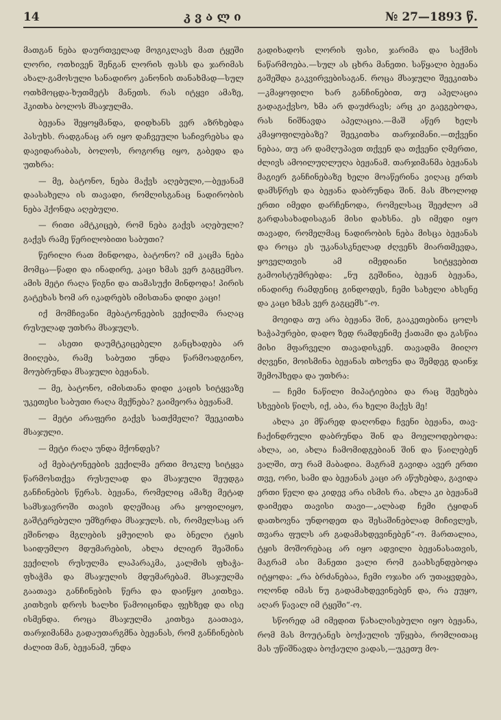14 კ ვ ა ლ ი № 27—1893 წ.
მათგან ნება დაურთველად მოგიკლავს მათ ტყეში ლორი, ოთხივენ შენგან ლორის ფასს და ჯარიმას ახალ-გამოსული სანადირო კანონის თანახმად—სულ ოთხმოცდა-ხუთმეტს მანეთს. რას იტყვი ამაზე, ჰკითხა ბოლოს მსაჯულმა.
ბეჟანა შეყოყმანდა, დიდხანს ვერ აზრხებდა პასუხს. რადგანაც არ იყო დაჩვეული საჩივრებსა და დავიდარაბას, ბოლოს, როგორც იყო, გაბედა და უთხრა:
— მე, ბატონო, ნება მაქვს აღებული,—ბეჟანამ დაასახელა ის თავადი, რომლისგანაც ნადირობის ნება ჰქონდა აღებული.
— რითი ამტკიცებ, რომ ნება გაქვს აღებული? გაქვს რამე წერილობითი საბუთი?
წერილი რათ მინდოდა, ბატონო? იმ კაცმა ნება მომცა—წადი და ინადირე, კაცი ხმას ვერ გაგცემსო. ამის მეტი რაღა წიგნი და თამასუქი მინდოდა! პირის გატეხას ხომ არ იკადრებს იმისთანა დიდი კაცი!
იქ მომჩივანი მებატონეების ვექილმა რაღაც რუსულად უთხრა მსაჯულს.
— ასეთი დაუმტკიცებელი განცხადება არ მიიღება, რამე საბუთი უნდა წარმოადგინო, მოუბრუნდა მსაჯული ბეჟანას.
— მე, ბატონო, იმისთანა დიდი კაცის სიტყვაზე უკეთესი საბუთი რაღა მექნება? გაიმეორა ბეჟანამ.
— მეტი არაფერი გაქვს სათქმელი? შეეკითხა მსაჯული.
— მეტი რაღა უნდა მქონდეს?
აქ მებატონეების ვექილმა ერთი მოკლე სიტყვა წარმოსთქვა რუსულად და მსაჯული შეუდგა განჩინების წერას. ბეჟანა, რომელიც ამაზე მეტად სამსჯავროში თავის დღეშიაც არა ყოფილიყო, გაშტერებული უმზერდა მსაჯულს. ის, რომელსაც არ ეშინოდა მგლების ყმუილის და ბნელი ტყის საიდუმლო მდუმარების, ახლა ძლიერ შეაშინა ვექილის რუსულმა ლაპარაკმა, კალმის ფხაჭა-ფხაჭმა და მსაჯულის მდუმარებამ. მსაჯულმა გაათავა განჩინების წერა და დაიწყო კითხვა. კითხვის დროს ხალხი წამოიცინდა ფეხზედ და ისე ისმენდა. როცა მსაჯულმა კითხვა გაათავა, თარჯიმანმა გადაუთარგმნა ბეჟანას, რომ განჩინების ძალით მან, ბეჟანამ, უნდა
გადიხადოს ლორის ფასი, ჯარიმა და საქმის ნაწარმოება.—სულ ას ცხრა მანეთი. საწყალი ბეჟანა გაშეშდა გაკვირვებისაგან. როცა მსაჯული შეეკითხა—კმაყოფილი ხარ განჩინებით, თუ აპელაცია გადაგაქვსო, ხმა არ დაუძრავს; არც კი გაეგებოდა, რას ნიშნავდა აპელაცია.—მაშ აწერ ხელს კმაყოფილებაზე? შეეკითხა თარჯიმანი.—თქვენი ნებაა, თუ არ დამღუპავთ თქვენ და თქვენი ღმერთი, ძლივს ამოილუღლუღა ბეჟანამ. თარჯიმანმა ბეჟანას მაგიერ განჩინებაზე ხელი მოაწერინა ვიღაც ერთს დამსწრეს და ბეჟანა დაბრუნდა შინ. მას მხოლოდ ერთი იმედი დარჩენოდა, რომელსაც შეეძლო ამ გარდასახადისაგან მისი დახსნა. ეს იმედი იყო თავადი, რომელმაც ნადირობის ნება მისცა ბეჟანას და როცა ეს უკანასკნელად ძღვენს მიართმევდა, ყოველთვის ამ იმედიანი სიტყვებით გამოისტუმრებდა: „ნუ გეშინია, ბეჟან ბეჟანა, ინადირე რამდენიც გინდოდეს, ჩემი სახელი ახსენე და კაცი ხმას ვერ გაგცემს“-ო.
მოეიდა თუ არა ბეჟანა შინ, გააკეთებინა ცოლს ხაჭაპურები, დადო ზედ რამდენიმე ქათამი და გასწია მისი მფარველი თავადისკენ. თავადმა მიიღო ძღვენი, მოისმინა ბეჟანას თხოვნა და შემდეგ დაინჯ შემოჰხედა და უთხრა:
— ჩემი ნაწილი მიპატიებია და რაც შეეხება სხვების წილს, იქ, აბა, რა ხელი მაქვს მე!
ახლა კი მწარედ დაღონდა ჩვენი ბეჟანა, თავ-ჩაქინდრული დაბრუნდა შინ და მოელოდებოდა: ახლა, აი, ახლა ჩამომიდგებიან შინ და წაილებენ ვალში, თუ რამ მაბადია. მაგრამ გავიდა ავერ ერთი თვე, ორი, სამი და ბეჟანას კაცი არ აწუხებდა, გავიდა ერთი წელი და კიდევ არა ისმის რა. ახლა კი ბეჟანამ დაიმედა თავისი თავი—„ალბად ჩემი ტყიდან დათხოვნა უნდოდეთ და შესაშინებლად მიჩივლეს, თვარა ფულს არ გადამახდევინებენ“-ო. მართალია, ტყის მოშორებაც არ იყო ადვილი ბეჟანასათვის, მაგრამ ასი მანეთი ვალი რომ გაახსენდებოდა იტყოდა: „რა ბრძანებაა, ჩემი ოჯახი არ უთაყვდება, ოღონდ იმას ნუ გადამახდევინებენ და, რა ეუყო, აღარ წავალ იმ ტყეში“-ო.
სწორედ ამ იმედით წახალისებული იყო ბეჟანა, რომ მას მოუტანეს ბოქაულის უწყება, რომლითაც მას უწიშნავდა ბოქაული ვადას,—უკეთუ მო-